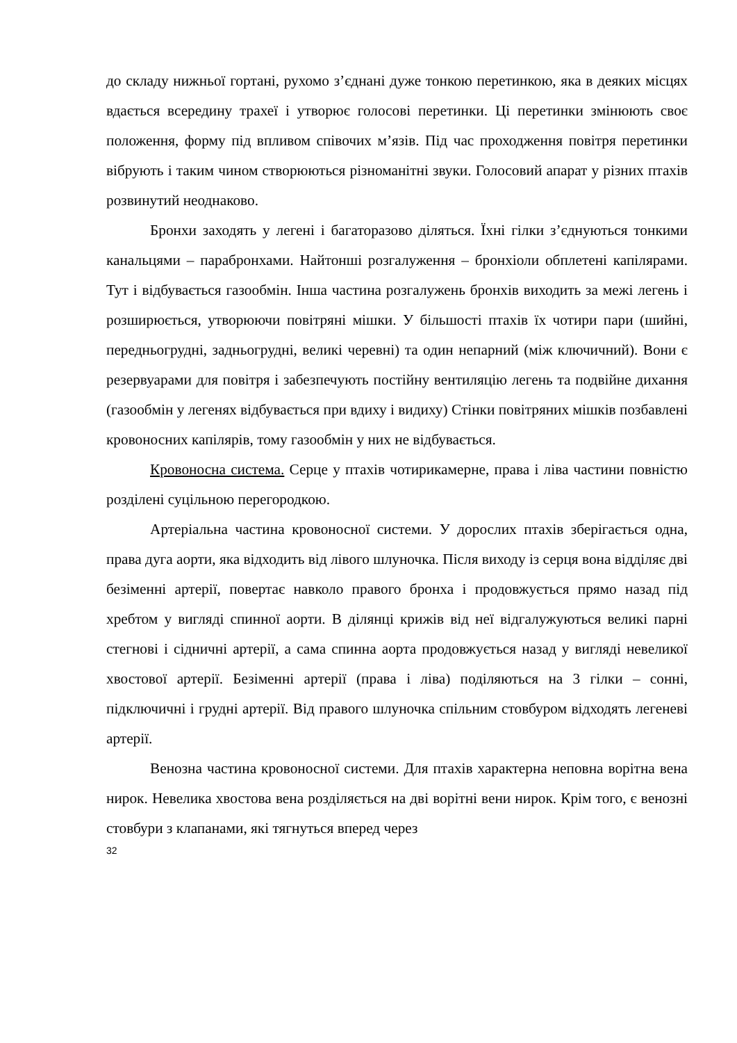до складу нижньої гортані, рухомо з’єднані дуже тонкою перетинкою, яка в деяких місцях вдається всередину трахеї і утворює голосові перетинки. Ці перетинки змінюють своє положення, форму під впливом співочих м’язів. Під час проходження повітря перетинки вібрують і таким чином створюються різноманітні звуки. Голосовий апарат у різних птахів розвинутий неоднаково.
Бронхи заходять у легені і багаторазово діляться. Їхні гілки з’єднуються тонкими канальцями – парабронхами. Найтонші розгалуження – бронхіоли обплетені капілярами. Тут і відбувається газообмін. Інша частина розгалужень бронхів виходить за межі легень і розширюється, утворюючи повітряні мішки. У більшості птахів їх чотири пари (шийні, передньогрудні, задньогрудні, великі черевні) та один непарний (між ключичний). Вони є резервуарами для повітря і забезпечують постійну вентиляцію легень та подвійне дихання (газообмін у легенях відбувається при вдиху і видиху) Стінки повітряних мішків позбавлені кровоносних капілярів, тому газообмін у них не відбувається.
Кровоносна система. Серце у птахів чотирикамерне, права і ліва частини повністю розділені суцільною перегородкою.
Артеріальна частина кровоносної системи. У дорослих птахів зберігається одна, права дуга аорти, яка відходить від лівого шлуночка. Після виходу із серця вона відділяє дві безіменні артерії, повертає навколо правого бронха і продовжується прямо назад під хребтом у вигляді спинної аорти. В ділянці крижів від неї відгалужуються великі парні стегнові і сідничні артерії, а сама спинна аорта продовжується назад у вигляді невеликої хвостової артерії. Безіменні артерії (права і ліва) поділяються на 3 гілки – сонні, підключичні і грудні артерії. Від правого шлуночка спільним стовбуром відходять легеневі артерії.
Венозна частина кровоносної системи. Для птахів характерна неповна ворітна вена нирок. Невелика хвостова вена розділяється на дві ворітні вени нирок. Крім того, є венозні стовбури з клапанами, які тягнуться вперед через
32